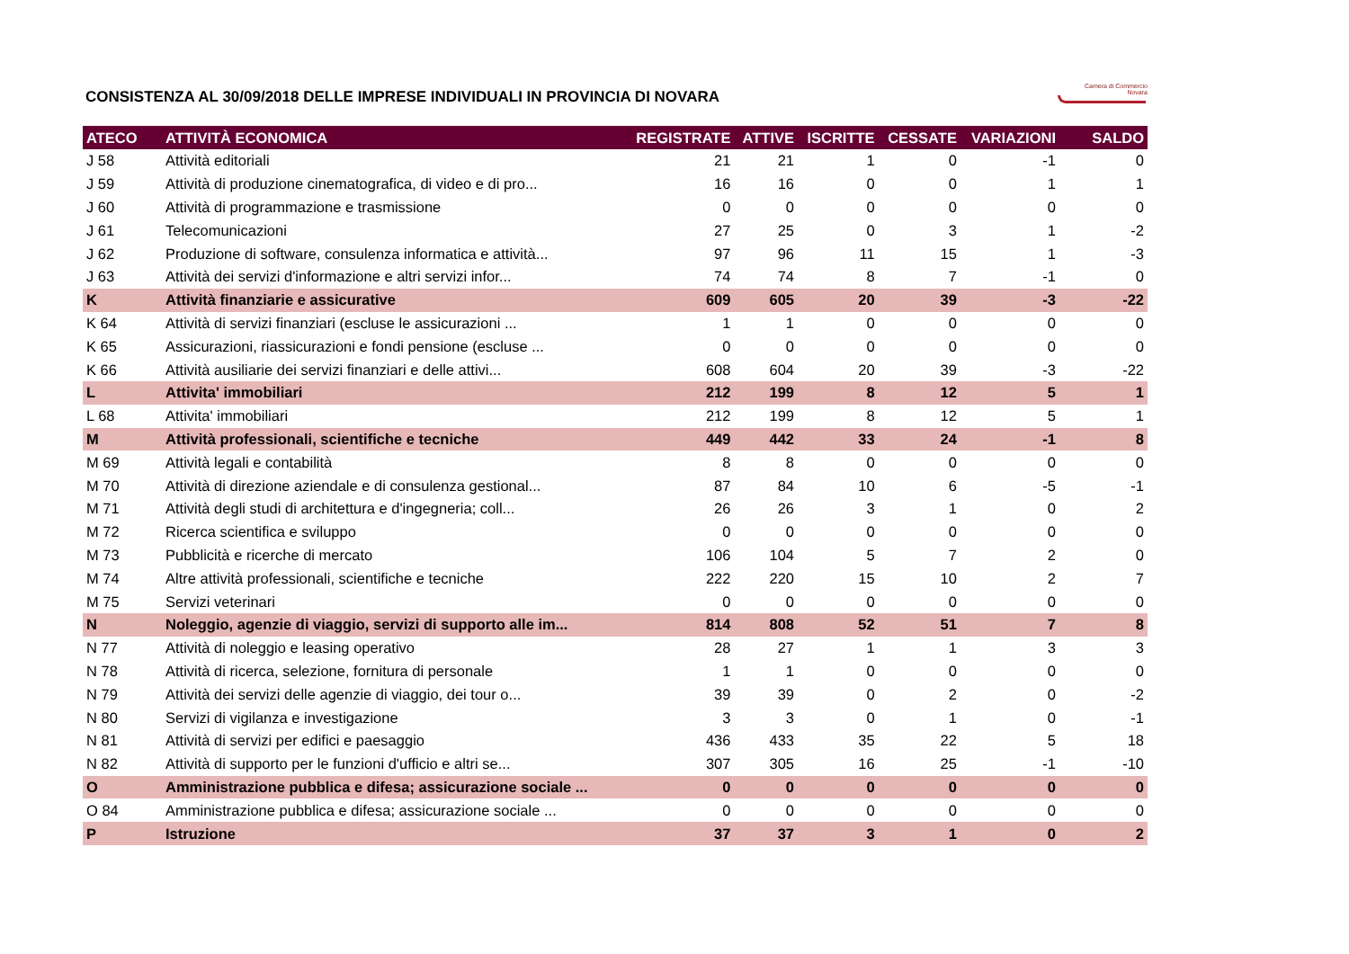Camera di Commercio
Novara
CONSISTENZA AL 30/09/2018 DELLE IMPRESE INDIVIDUALI IN PROVINCIA DI NOVARA
| ATECO | ATTIVITÀ ECONOMICA | REGISTRATE | ATTIVE | ISCRITTE | CESSATE | VARIAZIONI | SALDO |
| --- | --- | --- | --- | --- | --- | --- | --- |
| J 58 | Attività editoriali | 21 | 21 | 1 | 0 | -1 | 0 |
| J 59 | Attività di produzione cinematografica, di video e di pro... | 16 | 16 | 0 | 0 | 1 | 1 |
| J 60 | Attività di programmazione e trasmissione | 0 | 0 | 0 | 0 | 0 | 0 |
| J 61 | Telecomunicazioni | 27 | 25 | 0 | 3 | 1 | -2 |
| J 62 | Produzione di software, consulenza informatica e attività... | 97 | 96 | 11 | 15 | 1 | -3 |
| J 63 | Attività dei servizi d'informazione e altri servizi infor... | 74 | 74 | 8 | 7 | -1 | 0 |
| K | Attività finanziarie e assicurative | 609 | 605 | 20 | 39 | -3 | -22 |
| K 64 | Attività di servizi finanziari (escluse le assicurazioni ... | 1 | 1 | 0 | 0 | 0 | 0 |
| K 65 | Assicurazioni, riassicurazioni e fondi pensione (escluse ... | 0 | 0 | 0 | 0 | 0 | 0 |
| K 66 | Attività ausiliarie dei servizi finanziari e delle attivi... | 608 | 604 | 20 | 39 | -3 | -22 |
| L | Attivita' immobiliari | 212 | 199 | 8 | 12 | 5 | 1 |
| L 68 | Attivita' immobiliari | 212 | 199 | 8 | 12 | 5 | 1 |
| M | Attività professionali, scientifiche e tecniche | 449 | 442 | 33 | 24 | -1 | 8 |
| M 69 | Attività legali e contabilità | 8 | 8 | 0 | 0 | 0 | 0 |
| M 70 | Attività di direzione aziendale e di consulenza gestional... | 87 | 84 | 10 | 6 | -5 | -1 |
| M 71 | Attività degli studi di architettura e d'ingegneria; coll... | 26 | 26 | 3 | 1 | 0 | 2 |
| M 72 | Ricerca scientifica e sviluppo | 0 | 0 | 0 | 0 | 0 | 0 |
| M 73 | Pubblicità e ricerche di mercato | 106 | 104 | 5 | 7 | 2 | 0 |
| M 74 | Altre attività professionali, scientifiche e tecniche | 222 | 220 | 15 | 10 | 2 | 7 |
| M 75 | Servizi veterinari | 0 | 0 | 0 | 0 | 0 | 0 |
| N | Noleggio, agenzie di viaggio, servizi di supporto alle im... | 814 | 808 | 52 | 51 | 7 | 8 |
| N 77 | Attività di noleggio e leasing operativo | 28 | 27 | 1 | 1 | 3 | 3 |
| N 78 | Attività di ricerca, selezione, fornitura di personale | 1 | 1 | 0 | 0 | 0 | 0 |
| N 79 | Attività dei servizi delle agenzie di viaggio, dei tour o... | 39 | 39 | 0 | 2 | 0 | -2 |
| N 80 | Servizi di vigilanza e investigazione | 3 | 3 | 0 | 1 | 0 | -1 |
| N 81 | Attività di servizi per edifici e paesaggio | 436 | 433 | 35 | 22 | 5 | 18 |
| N 82 | Attività di supporto per le funzioni d'ufficio e altri se... | 307 | 305 | 16 | 25 | -1 | -10 |
| O | Amministrazione pubblica e difesa; assicurazione sociale ... | 0 | 0 | 0 | 0 | 0 | 0 |
| O 84 | Amministrazione pubblica e difesa; assicurazione sociale ... | 0 | 0 | 0 | 0 | 0 | 0 |
| P | Istruzione | 37 | 37 | 3 | 1 | 0 | 2 |